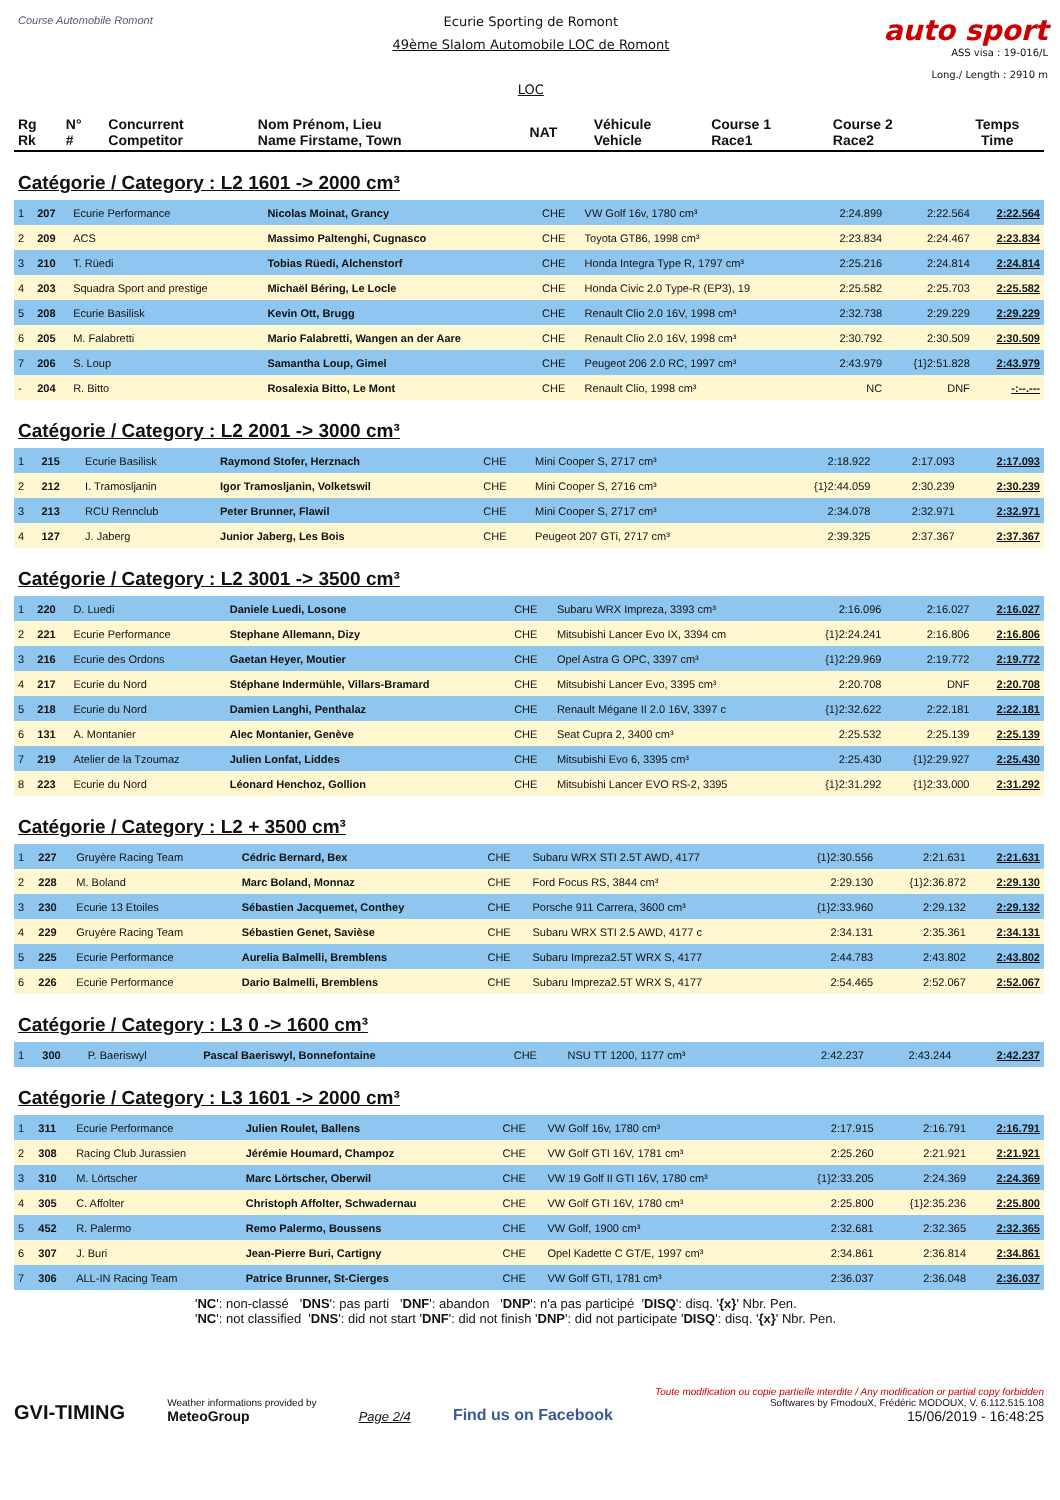Course Automobile Romont
Ecurie Sporting de Romont
49ème Slalom Automobile LOC de Romont
LOC
auto sport
ASS visa : 19-016/L
Long./ Length : 2910 m
| Rg Rk | N° # | Concurrent Competitor | Nom Prénom, Lieu Name Firstame, Town | NAT | Véhicule Vehicle | Course 1 Race1 | Course 2 Race2 | Temps Time |
Catégorie / Category : L2 1601 -> 2000 cm³
| 1 | 207 | Ecurie Performance | Nicolas Moinat, Grancy | CHE | VW Golf 16v, 1780 cm³ | 2:24.899 | 2:22.564 | 2:22.564 |
| 2 | 209 | ACS | Massimo Paltenghi, Cugnasco | CHE | Toyota GT86, 1998 cm³ | 2:23.834 | 2:24.467 | 2:23.834 |
| 3 | 210 | T. Rüedi | Tobias Rüedi, Alchenstorf | CHE | Honda Integra Type R, 1797 cm³ | 2:25.216 | 2:24.814 | 2:24.814 |
| 4 | 203 | Squadra Sport and prestige | Michaël Béring, Le Locle | CHE | Honda Civic 2.0 Type-R (EP3), 19 | 2:25.582 | 2:25.703 | 2:25.582 |
| 5 | 208 | Ecurie Basilisk | Kevin Ott, Brugg | CHE | Renault Clio 2.0 16V, 1998 cm³ | 2:32.738 | 2:29.229 | 2:29.229 |
| 6 | 205 | M. Falabretti | Mario Falabretti, Wangen an der Aare | CHE | Renault Clio 2.0 16V, 1998 cm³ | 2:30.792 | 2:30.509 | 2:30.509 |
| 7 | 206 | S. Loup | Samantha Loup, Gimel | CHE | Peugeot 206 2.0 RC, 1997 cm³ | 2:43.979 | {1}2:51.828 | 2:43.979 |
| - | 204 | R. Bitto | Rosalexia Bitto, Le Mont | CHE | Renault Clio, 1998 cm³ | NC | DNF | -:--.--- |
Catégorie / Category : L2 2001 -> 3000 cm³
| 1 | 215 | Ecurie Basilisk | Raymond Stofer, Herznach | CHE | Mini Cooper S, 2717 cm³ | 2:18.922 | 2:17.093 | 2:17.093 |
| 2 | 212 | I. Tramosljanin | Igor Tramosljanin, Volketswil | CHE | Mini Cooper S, 2716 cm³ | {1}2:44.059 | 2:30.239 | 2:30.239 |
| 3 | 213 | RCU Rennclub | Peter Brunner, Flawil | CHE | Mini Cooper S, 2717 cm³ | 2:34.078 | 2:32.971 | 2:32.971 |
| 4 | 127 | J. Jaberg | Junior Jaberg, Les Bois | CHE | Peugeot 207 GTi, 2717 cm³ | 2:39.325 | 2:37.367 | 2:37.367 |
Catégorie / Category : L2 3001 -> 3500 cm³
| 1 | 220 | D. Luedi | Daniele Luedi, Losone | CHE | Subaru WRX Impreza, 3393 cm³ | 2:16.096 | 2:16.027 | 2:16.027 |
| 2 | 221 | Ecurie Performance | Stephane Allemann, Dizy | CHE | Mitsubishi Lancer Evo IX, 3394 cm | {1}2:24.241 | 2:16.806 | 2:16.806 |
| 3 | 216 | Ecurie des Ordons | Gaetan Heyer, Moutier | CHE | Opel Astra G OPC, 3397 cm³ | {1}2:29.969 | 2:19.772 | 2:19.772 |
| 4 | 217 | Ecurie du Nord | Stéphane Indermühle, Villars-Bramard | CHE | Mitsubishi Lancer Evo, 3395 cm³ | 2:20.708 | DNF | 2:20.708 |
| 5 | 218 | Ecurie du Nord | Damien Langhi, Penthalaz | CHE | Renault Mégane II 2.0 16V, 3397 c | {1}2:32.622 | 2:22.181 | 2:22.181 |
| 6 | 131 | A. Montanier | Alec Montanier, Genève | CHE | Seat Cupra 2, 3400 cm³ | 2:25.532 | 2:25.139 | 2:25.139 |
| 7 | 219 | Atelier de la Tzoumaz | Julien Lonfat, Liddes | CHE | Mitsubishi Evo 6, 3395 cm³ | 2:25.430 | {1}2:29.927 | 2:25.430 |
| 8 | 223 | Ecurie du Nord | Léonard Henchoz, Gollion | CHE | Mitsubishi Lancer EVO RS-2, 3395 | {1}2:31.292 | {1}2:33.000 | 2:31.292 |
Catégorie / Category : L2 + 3500 cm³
| 1 | 227 | Gruyère Racing Team | Cédric Bernard, Bex | CHE | Subaru WRX STI 2.5T AWD, 4177 | {1}2:30.556 | 2:21.631 | 2:21.631 |
| 2 | 228 | M. Boland | Marc Boland, Monnaz | CHE | Ford Focus RS, 3844 cm³ | 2:29.130 | {1}2:36.872 | 2:29.130 |
| 3 | 230 | Ecurie 13 Etoiles | Sébastien Jacquemet, Conthey | CHE | Porsche 911 Carrera, 3600 cm³ | {1}2:33.960 | 2:29.132 | 2:29.132 |
| 4 | 229 | Gruyère Racing Team | Sébastien Genet, Savièse | CHE | Subaru WRX STI 2.5 AWD, 4177 c | 2:34.131 | 2:35.361 | 2:34.131 |
| 5 | 225 | Ecurie Performance | Aurelia Balmelli, Bremblens | CHE | Subaru Impreza2.5T WRX S, 4177 | 2:44.783 | 2:43.802 | 2:43.802 |
| 6 | 226 | Ecurie Performance | Dario Balmelli, Bremblens | CHE | Subaru Impreza2.5T WRX S, 4177 | 2:54.465 | 2:52.067 | 2:52.067 |
Catégorie / Category : L3 0 -> 1600 cm³
| 1 | 300 | P. Baeriswyl | Pascal Baeriswyl, Bonnefontaine | CHE | NSU TT 1200, 1177 cm³ | 2:42.237 | 2:43.244 | 2:42.237 |
Catégorie / Category : L3 1601 -> 2000 cm³
| 1 | 311 | Ecurie Performance | Julien Roulet, Ballens | CHE | VW Golf 16v, 1780 cm³ | 2:17.915 | 2:16.791 | 2:16.791 |
| 2 | 308 | Racing Club Jurassien | Jérémie Houmard, Champoz | CHE | VW Golf GTI 16V, 1781 cm³ | 2:25.260 | 2:21.921 | 2:21.921 |
| 3 | 310 | M. Lörtscher | Marc Lörtscher, Oberwil | CHE | VW 19 Golf II GTI 16V, 1780 cm³ | {1}2:33.205 | 2:24.369 | 2:24.369 |
| 4 | 305 | C. Affolter | Christoph Affolter, Schwadernau | CHE | VW Golf GTI 16V, 1780 cm³ | 2:25.800 | {1}2:35.236 | 2:25.800 |
| 5 | 452 | R. Palermo | Remo Palermo, Boussens | CHE | VW Golf, 1900 cm³ | 2:32.681 | 2:32.365 | 2:32.365 |
| 6 | 307 | J. Buri | Jean-Pierre Buri, Cartigny | CHE | Opel Kadette C GT/E, 1997 cm³ | 2:34.861 | 2:36.814 | 2:34.861 |
| 7 | 306 | ALL-IN Racing Team | Patrice Brunner, St-Cierges | CHE | VW Golf GTI, 1781 cm³ | 2:36.037 | 2:36.048 | 2:36.037 |
'NC': non-classé 'DNS': pas parti 'DNF': abandon 'DNP': n'a pas participé 'DISQ': disq. '{x}' Nbr. Pen.
'NC': not classified 'DNS': did not start 'DNF': did not finish 'DNP': did not participate 'DISQ': disq. '{x}' Nbr. Pen.
GVI-TIMING
Weather informations provided by
MeteoGroup
Page 2/4
Find us on Facebook
Toute modification ou copie partielle interdite / Any modification or partial copy forbidden
Softwares by FmodouX, Frédéric MODOUX, V. 6.112.515.108
15/06/2019 - 16:48:25